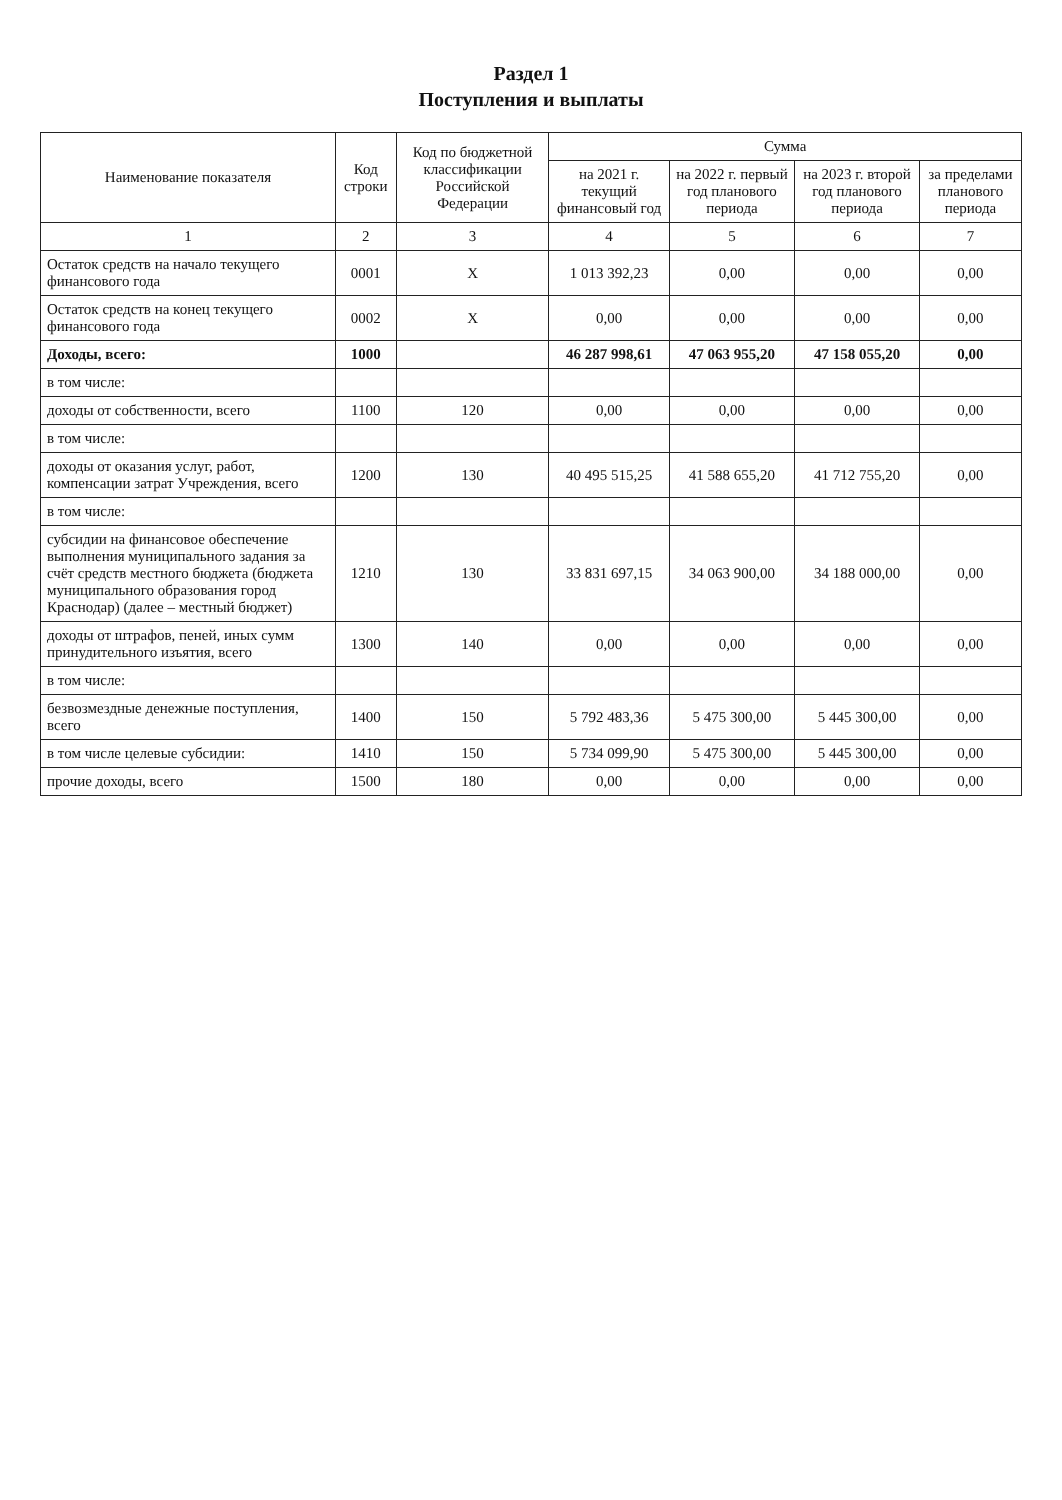Раздел 1
Поступления и выплаты
| Наименование показателя | Код строки | Код по бюджетной классификации Российской Федерации | Сумма | | | |
| --- | --- | --- | --- | --- | --- | --- |
| | | | на 2021 г. текущий финансовый год | на 2022 г. первый год планового периода | на 2023 г. второй год планового периода | за пределами планового периода |
| 1 | 2 | 3 | 4 | 5 | 6 | 7 |
| Остаток средств на начало текущего финансового года | 0001 | X | 1 013 392,23 | 0,00 | 0,00 | 0,00 |
| Остаток средств на конец текущего финансового года | 0002 | X | 0,00 | 0,00 | 0,00 | 0,00 |
| Доходы, всего: | 1000 | | 46 287 998,61 | 47 063 955,20 | 47 158 055,20 | 0,00 |
| в том числе: | | | | | | |
| доходы от собственности, всего | 1100 | 120 | 0,00 | 0,00 | 0,00 | 0,00 |
| в том числе: | | | | | | |
| доходы от оказания услуг, работ, компенсации затрат Учреждения, всего | 1200 | 130 | 40 495 515,25 | 41 588 655,20 | 41 712 755,20 | 0,00 |
| в том числе: | | | | | | |
| субсидии на финансовое обеспечение выполнения муниципального задания за счёт средств местного бюджета (бюджета муниципального образования город Краснодар) (далее – местный бюджет) | 1210 | 130 | 33 831 697,15 | 34 063 900,00 | 34 188 000,00 | 0,00 |
| доходы от штрафов, пеней, иных сумм принудительного изъятия, всего | 1300 | 140 | 0,00 | 0,00 | 0,00 | 0,00 |
| в том числе: | | | | | | |
| безвозмездные денежные поступления, всего | 1400 | 150 | 5 792 483,36 | 5 475 300,00 | 5 445 300,00 | 0,00 |
| в том числе целевые субсидии: | 1410 | 150 | 5 734 099,90 | 5 475 300,00 | 5 445 300,00 | 0,00 |
| прочие доходы, всего | 1500 | 180 | 0,00 | 0,00 | 0,00 | 0,00 |